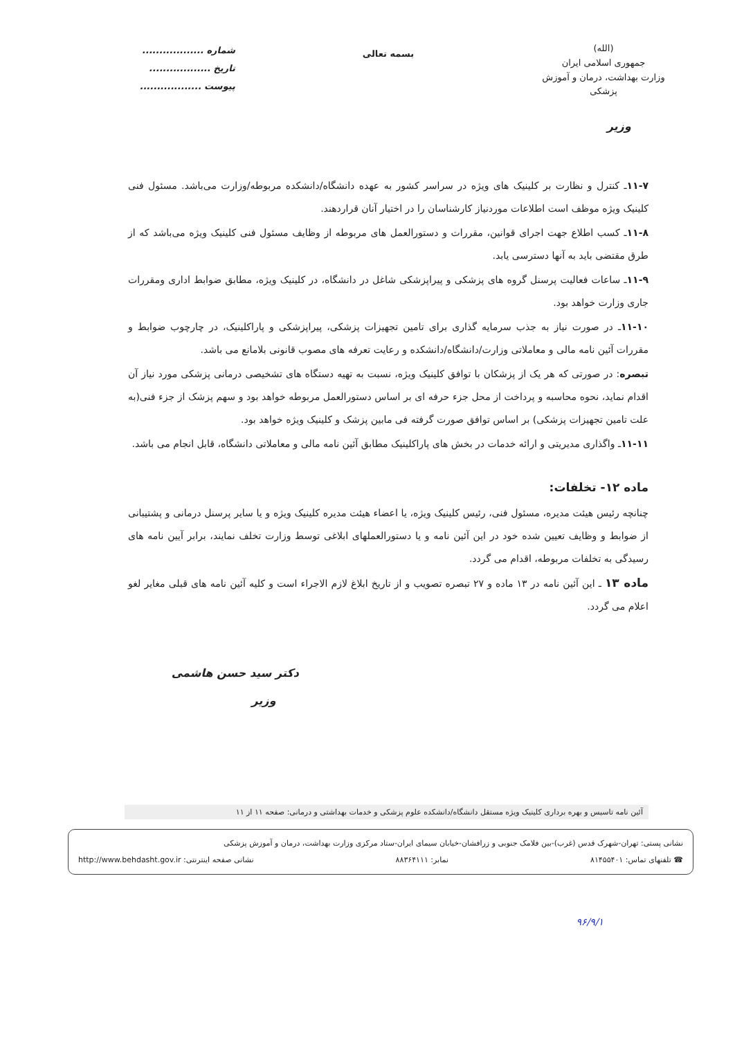(الله)
جمهوری اسلامی ایران
وزارت بهداشت، درمان و آموزش پزشکی
بسمه تعالی
شماره ..................
تاریخ ..................
پیوست ..................
وزیر
۱۱-۷ـ کنترل و نظارت بر کلینیک های ویژه در سراسر کشور به عهده دانشگاه/دانشکده مربوطه/وزارت می‌باشد. مسئول فنی کلینیک ویژه موظف است اطلاعات موردنیاز کارشناسان را در اختیار آنان قراردهند.
۱۱-۸ـ کسب اطلاع جهت اجرای قوانین، مقررات و دستورالعمل های مربوطه از وظایف مسئول فنی کلینیک ویژه می‌باشد که از طرق مقتضی باید به آنها دسترسی یابد.
۱۱-۹ـ ساعات فعالیت پرسنل گروه های پزشکی و پیراپزشکی شاغل در دانشگاه، در کلینیک ویژه، مطابق ضوابط اداری ومقررات جاری وزارت خواهد بود.
۱۱-۱۰ـ در صورت نیاز به جذب سرمایه گذاری برای تامین تجهیزات پزشکی، پیراپزشکی و پاراکلینیک، در چارچوب ضوابط و مقررات آئین نامه مالی و معاملاتی وزارت/دانشگاه/دانشکده و رعایت تعرفه های مصوب قانونی بلامانع می باشد.
تبصره: در صورتی که هر یک از پزشکان با توافق کلینیک ویژه، نسبت به تهیه دستگاه های تشخیصی درمانی پزشکی مورد نیاز آن اقدام نماید، نحوه محاسبه و پرداخت از محل جزء حرفه ای بر اساس دستورالعمل مربوطه خواهد بود و سهم پزشک از جزء فنی(به علت تامین تجهیزات پزشکی) بر اساس توافق صورت گرفته فی مابین پزشک و کلینیک ویژه خواهد بود.
۱۱-۱۱ـ واگذاری مدیریتی و ارائه خدمات در بخش های پاراکلینیک مطابق آئین نامه مالی و معاملاتی دانشگاه، قابل انجام می باشد.
ماده ۱۲- تخلفات:
چنانچه رئیس هیئت مدیره، مسئول فنی، رئیس کلینیک ویژه، یا اعضاء هیئت مدیره کلینیک ویژه و یا سایر پرسنل درمانی و پشتیبانی از ضوابط و وظایف تعیین شده خود در این آئین نامه و یا دستورالعملهای ابلاغی توسط وزارت تخلف نمایند، برابر آیین نامه های رسیدگی به تخلفات مربوطه، اقدام می گردد.
ماده ۱۳ ـ این آئین نامه در ۱۳ ماده و ۲۷ تبصره تصویب و از تاریخ ابلاغ لازم الاجراء است و کلیه آئین نامه های قبلی مغایر لغو اعلام می گردد.
دکتر سید حسن هاشمی
وزیر
آئین نامه تاسیس و بهره برداری کلینیک ویژه مستقل دانشگاه/دانشکده علوم پزشکی و خدمات بهداشتی و درمانی: صفحه ۱۱ از ۱۱
نشانی پستی: تهران-شهرک قدس (غرب)-بین فلامک جنوبی و زرافشان-خیابان سیمای ایران-ستاد مرکزی وزارت بهداشت، درمان و آموزش پزشکی
☎ تلفنهای تماس: ۸۱۴۵۵۴۰۱ نمابر: ۸۸۳۶۴۱۱۱ نشانی صفحه اینترنتی: http://www.behdasht.gov.ir
۹۶/۹/۱